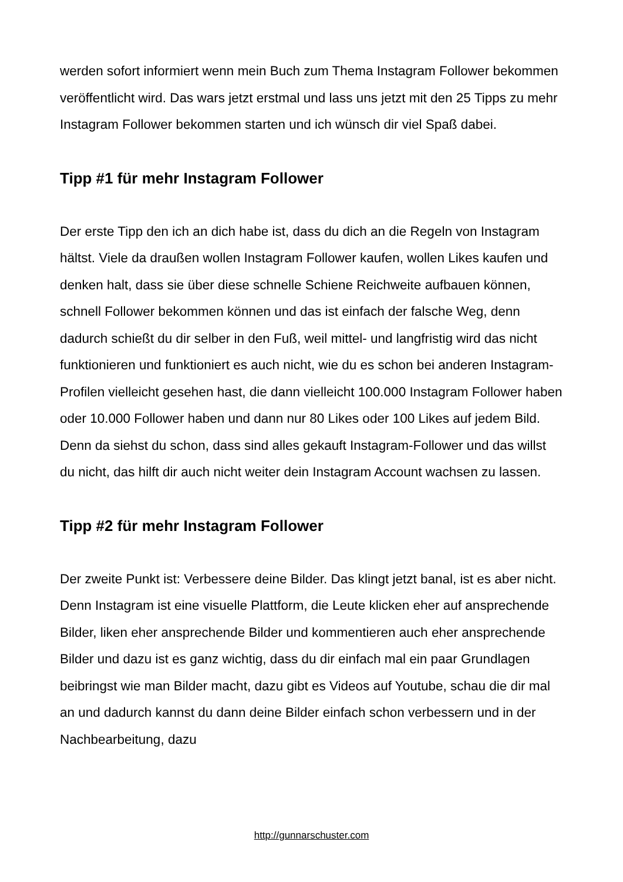werden sofort informiert wenn mein Buch zum Thema Instagram Follower bekommen veröffentlicht wird. Das wars jetzt erstmal und lass uns jetzt mit den 25 Tipps zu mehr Instagram Follower bekommen starten und ich wünsch dir viel Spaß dabei.
Tipp #1 für mehr Instagram Follower
Der erste Tipp den ich an dich habe ist, dass du dich an die Regeln von Instagram hältst. Viele da draußen wollen Instagram Follower kaufen, wollen Likes kaufen und denken halt, dass sie über diese schnelle Schiene Reichweite aufbauen können, schnell Follower bekommen können und das ist einfach der falsche Weg, denn dadurch schießt du dir selber in den Fuß, weil mittel- und langfristig wird das nicht funktionieren und funktioniert es auch nicht, wie du es schon bei anderen Instagram-Profilen vielleicht gesehen hast, die dann vielleicht 100.000 Instagram Follower haben oder 10.000 Follower haben und dann nur 80 Likes oder 100 Likes auf jedem Bild. Denn da siehst du schon, dass sind alles gekauft Instagram-Follower und das willst du nicht, das hilft dir auch nicht weiter dein Instagram Account wachsen zu lassen.
Tipp #2 für mehr Instagram Follower
Der zweite Punkt ist: Verbessere deine Bilder. Das klingt jetzt banal, ist es aber nicht. Denn Instagram ist eine visuelle Plattform, die Leute klicken eher auf ansprechende Bilder, liken eher ansprechende Bilder und kommentieren auch eher ansprechende Bilder und dazu ist es ganz wichtig, dass du dir einfach mal ein paar Grundlagen beibringst wie man Bilder macht, dazu gibt es Videos auf Youtube, schau die dir mal an und dadurch kannst du dann deine Bilder einfach schon verbessern und in der Nachbearbeitung, dazu
http://gunnarschuster.com